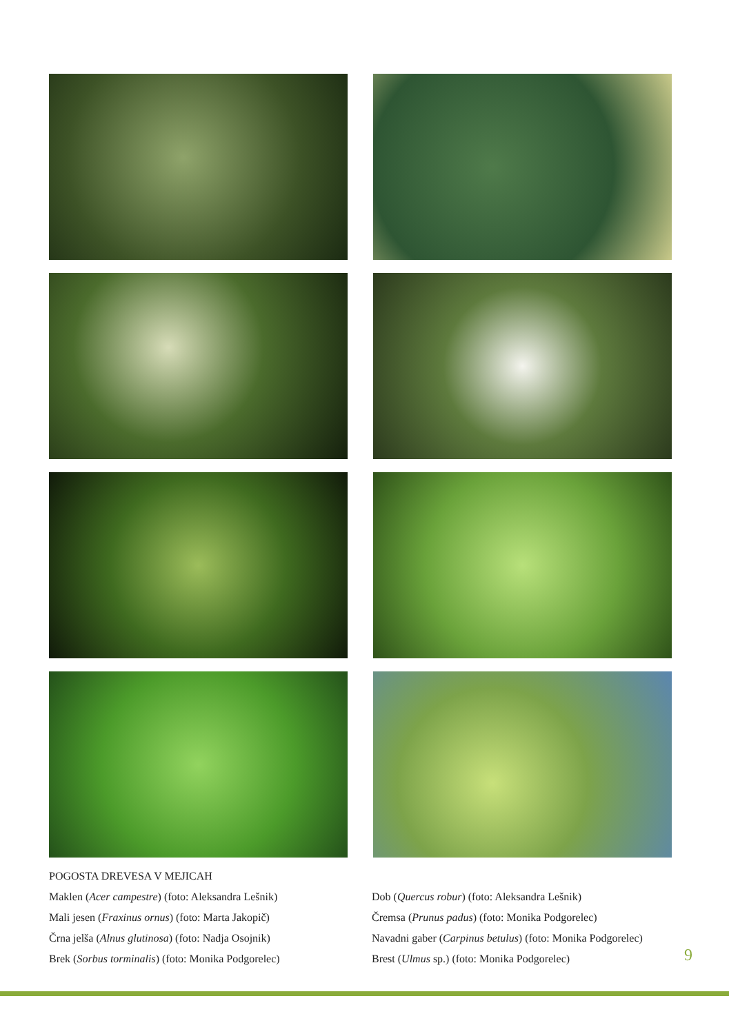POGOSTA DREVESA V MEJICAH
Maklen (Acer campestre) (foto: Aleksandra Lešnik)
Mali jesen (Fraxinus ornus) (foto: Marta Jakopič)
Črna jelša (Alnus glutinosa) (foto: Nadja Osojnik)
Brek (Sorbus torminalis) (foto: Monika Podgorelec)
Dob (Quercus robur) (foto: Aleksandra Lešnik)
Čremsa (Prunus padus) (foto: Monika Podgorelec)
Navadni gaber (Carpinus betulus) (foto: Monika Podgorelec)
Brest (Ulmus sp.) (foto: Monika Podgorelec)
9